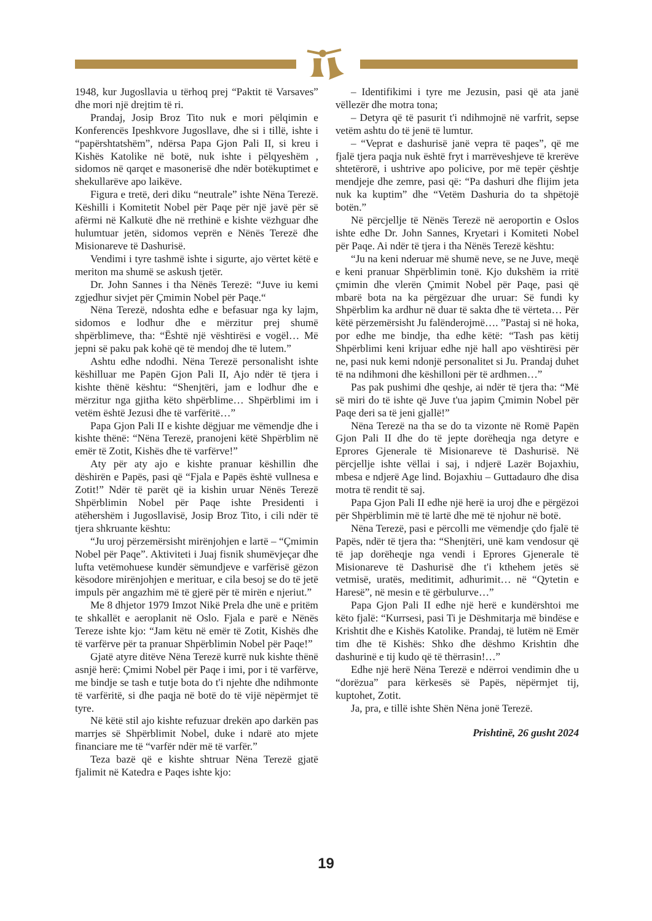1948, kur Jugosllavia u tërhoq prej “Paktit të Varsaves” dhe mori një drejtim të ri.
Prandaj, Josip Broz Tito nuk e mori pëlqimin e Konferencës Ipeshkvore Jugosllave, dhe si i tillë, ishte i “papërshtatshëm”, ndërsa Papa Gjon Pali II, si kreu i Kishës Katolike në botë, nuk ishte i pëlqyeshëm , sidomos në qarqet e masonerisë dhe ndër botëkuptimet e shekullarëve apo laikëve.
Figura e tretë, deri diku “neutrale” ishte Nëna Terezë. Këshilli i Komitetit Nobel për Paqe për një javë për së afërmi në Kalkutë dhe në rrethinë e kishte vëzhguar dhe hulumtuar jetën, sidomos veprën e Nënës Terezë dhe Misionareve të Dashurisë.
Vendimi i tyre tashmë ishte i sigurte, ajo vërtet këtë e meriton ma shumë se askush tjetër.
Dr. John Sannes i tha Nënës Terezë: “Juve iu kemi zgjedhur sivjet për Çmimin Nobel për Paqe.“
Nëna Terezë, ndoshta edhe e befasuar nga ky lajm, sidomos e lodhur dhe e mërzitur prej shumë shpërblimeve, tha: “Është një vështirësi e vogël… Më jepni së paku pak kohë që të mendoj dhe të lutem.”
Ashtu edhe ndodhi. Nëna Terezë personalisht ishte këshilluar me Papën Gjon Pali II, Ajo ndër të tjera i kishte thënë kështu: “Shenjtëri, jam e lodhur dhe e mërzitur nga gjitha këto shpërblime… Shpërblimi im i vetëm është Jezusi dhe të varfëritë…”
Papa Gjon Pali II e kishte dëgjuar me vëmendje dhe i kishte thënë: “Nëna Terezë, pranojeni këtë Shpërblim në emër të Zotit, Kishës dhe të varfërve!”
Aty për aty ajo e kishte pranuar këshillin dhe dëshirën e Papës, pasi që “Fjala e Papës është vullnesa e Zotit!” Ndër të parët që ia kishin uruar Nënës Terezë Shpërblimin Nobel për Paqe ishte Presidenti i atëhershëm i Jugosllavisë, Josip Broz Tito, i cili ndër të tjera shkruante kështu:
“Ju uroj përzemërsisht mirënjohjen e lartë – “Çmimin Nobel për Paqe”. Aktiviteti i Juaj fisnik shumëvjeçar dhe lufta vetëmohuese kundër sëmundjeve e varfërisë gëzon kësodore mirënjohjen e merituar, e cila besoj se do të jetë impuls për angazhim më të gjerë për të mirën e njeriut.”
Me 8 dhjetor 1979 Imzot Nikë Prela dhe unë e pritëm te shkallët e aeroplanit në Oslo. Fjala e parë e Nënës Tereze ishte kjo: “Jam këtu në emër të Zotit, Kishës dhe të varfërve për ta pranuar Shpërblimin Nobel për Paqe!”
Gjatë atyre ditëve Nëna Terezë kurrë nuk kishte thënë asnjë herë: Çmimi Nobel për Paqe i imi, por i të varfërve, me bindje se tash e tutje bota do t'i njehte dhe ndihmonte të varfëritë, si dhe paqja në botë do të vijë nëpërmjet të tyre.
Në këtë stil ajo kishte refuzuar drekën apo darkën pas marrjes së Shpërblimit Nobel, duke i ndarë ato mjete financiare me të “varfër ndër më të varfër.”
Teza bazë që e kishte shtruar Nëna Terezë gjatë fjalimit në Katedra e Paqes ishte kjo:
– Identifikimi i tyre me Jezusin, pasi që ata janë vëllezër dhe motra tona;
– Detyra që të pasurit t'i ndihmojnë në varfrit, sepse vetëm ashtu do të jenë të lumtur.
– “Veprat e dashurisë janë vepra të paqes”, që me fjalë tjera paqja nuk është fryt i marrëveshjeve të krerëve shtetërorë, i ushtrive apo policive, por më tepër çështje mendjeje dhe zemre, pasi që: “Pa dashuri dhe flijim jeta nuk ka kuptim” dhe “Vetëm Dashuria do ta shpëtojë botën.”
Në përcjellje të Nënës Terezë në aeroportin e Oslos ishte edhe Dr. John Sannes, Kryetari i Komiteti Nobel për Paqe. Ai ndër të tjera i tha Nënës Terezë kështu:
“Ju na keni nderuar më shumë neve, se ne Juve, meqë e keni pranuar Shpërblimin tonë. Kjo dukshëm ia rritë çmimin dhe vlerën Çmimit Nobel për Paqe, pasi që mbarë bota na ka përgëzuar dhe uruar: Së fundi ky Shpërblim ka ardhur në duar të sakta dhe të vërteta… Për këtë përzemërsisht Ju falënderojmë…. ”Pastaj si në hoka, por edhe me bindje, tha edhe këtë: “Tash pas këtij Shpërblimi keni krijuar edhe një hall apo vështirësi për ne, pasi nuk kemi ndonjë personalitet si Ju. Prandaj duhet të na ndihmoni dhe këshilloni për të ardhmen…”
Pas pak pushimi dhe qeshje, ai ndër të tjera tha: “Më së miri do të ishte që Juve t'ua japim Çmimin Nobel për Paqe deri sa të jeni gjallë!”
Nëna Terezë na tha se do ta vizonte në Romë Papën Gjon Pali II dhe do të jepte dorëheqja nga detyre e Eprores Gjenerale të Misionareve të Dashurisë. Në përcjellje ishte vëllai i saj, i ndjerë Lazër Bojaxhiu, mbesa e ndjerë Age lind. Bojaxhiu – Guttadauro dhe disa motra të rendit të saj.
Papa Gjon Pali II edhe një herë ia uroj dhe e përgëzoi për Shpërblimin më të lartë dhe më të njohur në botë.
Nëna Terezë, pasi e përcolli me vëmendje çdo fjalë të Papës, ndër të tjera tha: “Shenjtëri, unë kam vendosur që të jap dorëheqje nga vendi i Eprores Gjenerale të Misionareve të Dashurisë dhe t'i kthehem jetës së vetmisë, uratës, meditimit, adhurimit… në “Qytetin e Haresë”, në mesin e të gërbulurve…”
Papa Gjon Pali II edhe një herë e kundërshtoi me këto fjalë: “Kurrsesi, pasi Ti je Dëshmitarja më bindëse e Krishtit dhe e Kishës Katolike. Prandaj, të lutëm në Emër tim dhe të Kishës: Shko dhe dëshmo Krishtin dhe dashurinë e tij kudo që të thërrasin!…”
Edhe një herë Nëna Terezë e ndërroi vendimin dhe u “dorëzua” para kërkesës së Papës, nëpërmjet tij, kuptohet, Zotit.
Ja, pra, e tillë ishte Shën Nëna jonë Terezë.
Prishtinë, 26 gusht 2024
19